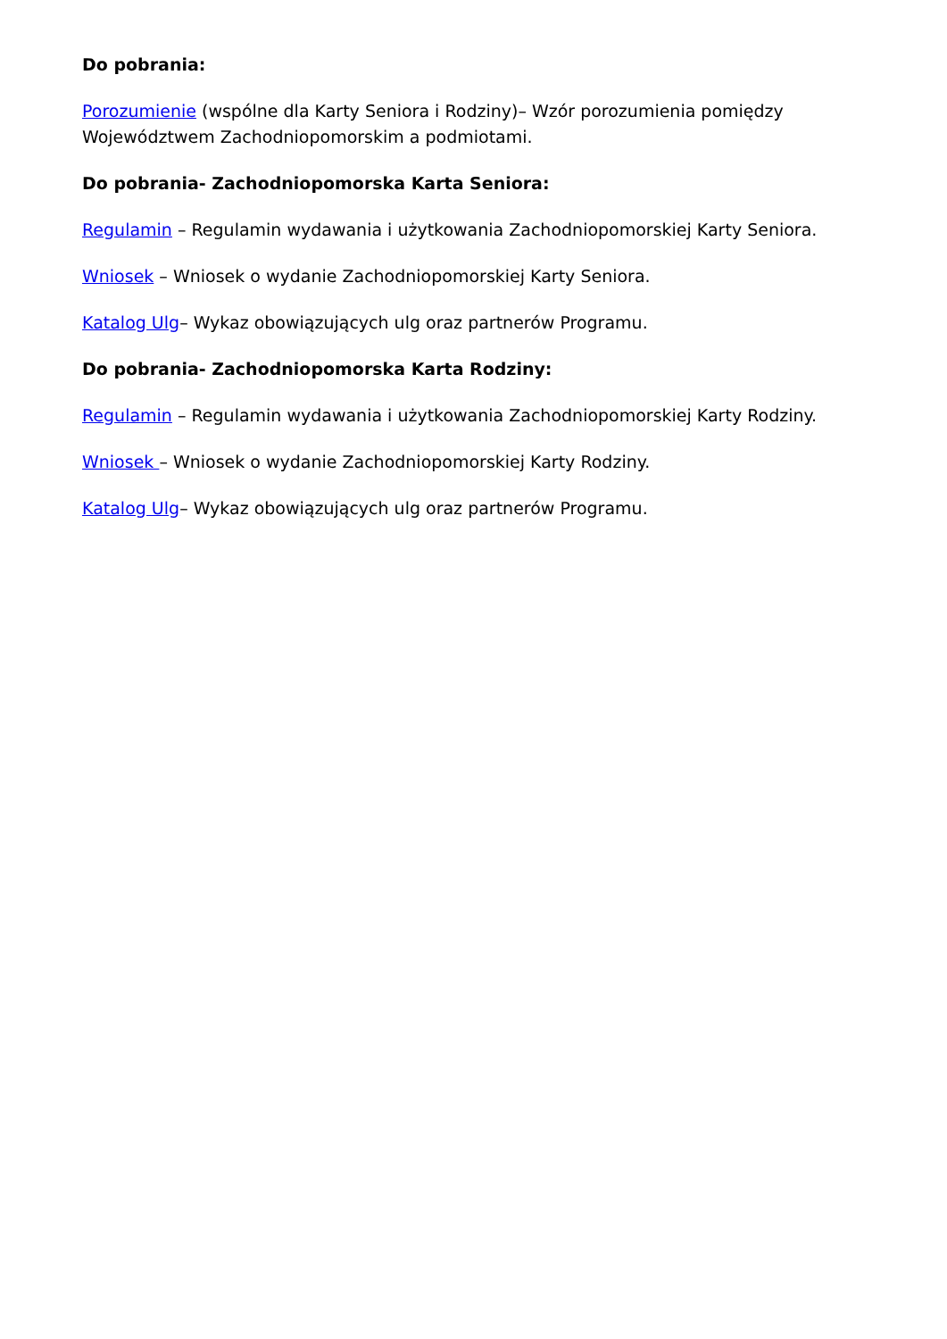Do pobrania:
Porozumienie (wspólne dla Karty Seniora i Rodziny)– Wzór porozumienia pomiędzy Województwem Zachodniopomorskim a podmiotami.
Do pobrania- Zachodniopomorska Karta Seniora:
Regulamin – Regulamin wydawania i użytkowania Zachodniopomorskiej Karty Seniora.
Wniosek – Wniosek o wydanie Zachodniopomorskiej Karty Seniora.
Katalog Ulg– Wykaz obowiązujących ulg oraz partnerów Programu.
Do pobrania- Zachodniopomorska Karta Rodziny:
Regulamin – Regulamin wydawania i użytkowania Zachodniopomorskiej Karty Rodziny.
Wniosek – Wniosek o wydanie Zachodniopomorskiej Karty Rodziny.
Katalog Ulg– Wykaz obowiązujących ulg oraz partnerów Programu.